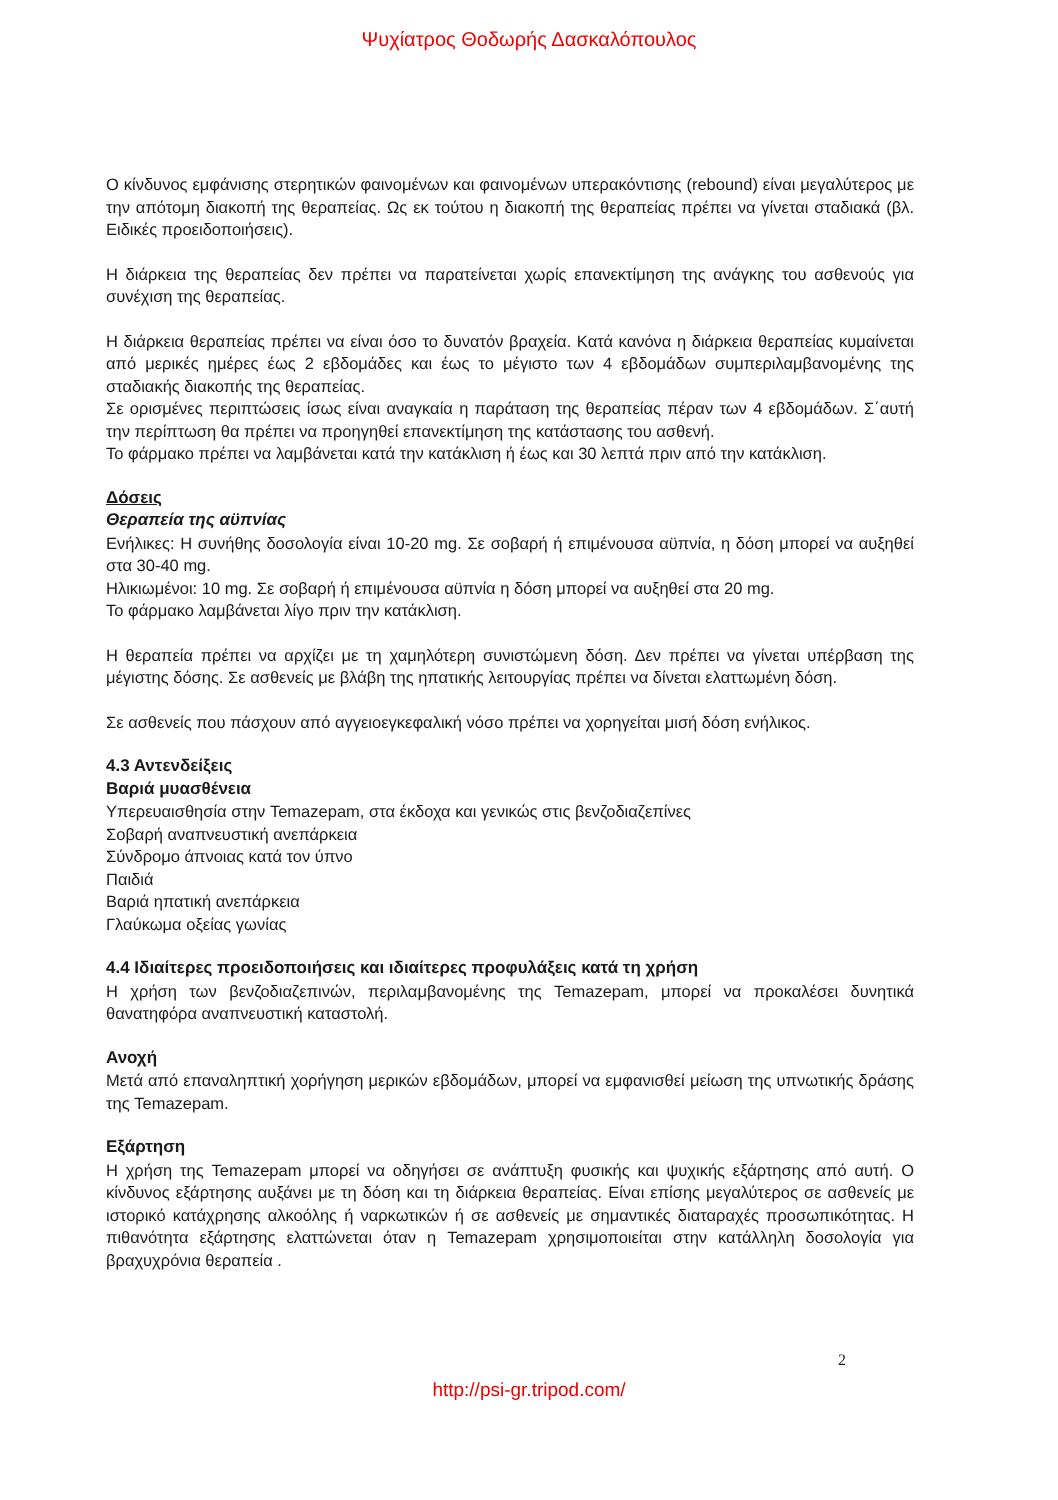Ψυχίατρος Θοδωρής Δασκαλόπουλος
Ο κίνδυνος εμφάνισης στερητικών φαινομένων και φαινομένων υπερακόντισης (rebound) είναι μεγαλύτερος με την απότομη διακοπή της θεραπείας. Ως εκ τούτου η διακοπή της θεραπείας πρέπει να γίνεται σταδιακά (βλ. Ειδικές προειδοποιήσεις).
Η διάρκεια της θεραπείας δεν πρέπει να παρατείνεται χωρίς επανεκτίμηση της ανάγκης του ασθενούς για συνέχιση της θεραπείας.
Η διάρκεια θεραπείας πρέπει να είναι όσο το δυνατόν βραχεία. Κατά κανόνα η διάρκεια θεραπείας κυμαίνεται από μερικές ημέρες έως 2 εβδομάδες και έως το μέγιστο των 4 εβδομάδων συμπεριλαμβανομένης της σταδιακής διακοπής της θεραπείας.
Σε ορισμένες περιπτώσεις ίσως είναι αναγκαία η παράταση της θεραπείας πέραν των 4 εβδομάδων. Σ΄αυτή την περίπτωση θα πρέπει να προηγηθεί επανεκτίμηση της κατάστασης του ασθενή.
Το φάρμακο πρέπει να λαμβάνεται κατά την κατάκλιση ή έως και 30 λεπτά πριν από την κατάκλιση.
Δόσεις
Θεραπεία της αϋπνίας
Ενήλικες: Η συνήθης δοσολογία είναι 10-20 mg. Σε σοβαρή ή επιμένουσα αϋπνία, η δόση μπορεί να αυξηθεί στα 30-40 mg.
Ηλικιωμένοι: 10 mg. Σε σοβαρή ή επιμένουσα αϋπνία η δόση μπορεί να αυξηθεί στα 20 mg.
Το φάρμακο λαμβάνεται λίγο πριν την κατάκλιση.
Η θεραπεία πρέπει να αρχίζει με τη χαμηλότερη συνιστώμενη δόση. Δεν πρέπει να γίνεται υπέρβαση της μέγιστης δόσης. Σε ασθενείς με βλάβη της ηπατικής λειτουργίας πρέπει να δίνεται ελαττωμένη δόση.
Σε ασθενείς που πάσχουν από αγγειοεγκεφαλική νόσο πρέπει να χορηγείται μισή δόση ενήλικος.
4.3 Αντενδείξεις
Βαριά μυασθένεια
Υπερευαισθησία στην Temazepam, στα έκδοχα και γενικώς στις βενζοδιαζεπίνες
Σοβαρή αναπνευστική ανεπάρκεια
Σύνδρομο άπνοιας κατά τον ύπνο
Παιδιά
Βαριά ηπατική ανεπάρκεια
Γλαύκωμα οξείας γωνίας
4.4 Ιδιαίτερες προειδοποιήσεις και ιδιαίτερες προφυλάξεις κατά τη χρήση
Η χρήση των βενζοδιαζεπινών, περιλαμβανομένης της Temazepam, μπορεί να προκαλέσει δυνητικά θανατηφόρα αναπνευστική καταστολή.
Ανοχή
Μετά από επαναληπτική χορήγηση μερικών εβδομάδων, μπορεί να εμφανισθεί μείωση της υπνωτικής δράσης της Temazepam.
Εξάρτηση
Η χρήση της Temazepam μπορεί να οδηγήσει σε ανάπτυξη φυσικής και ψυχικής εξάρτησης από αυτή. Ο κίνδυνος εξάρτησης αυξάνει με τη δόση και τη διάρκεια θεραπείας. Είναι επίσης μεγαλύτερος σε ασθενείς με ιστορικό κατάχρησης αλκοόλης ή ναρκωτικών ή σε ασθενείς με σημαντικές διαταραχές προσωπικότητας. Η πιθανότητα εξάρτησης ελαττώνεται όταν η Temazepam χρησιμοποιείται στην κατάλληλη δοσολογία για βραχυχρόνια θεραπεία .
2
http://psi-gr.tripod.com/